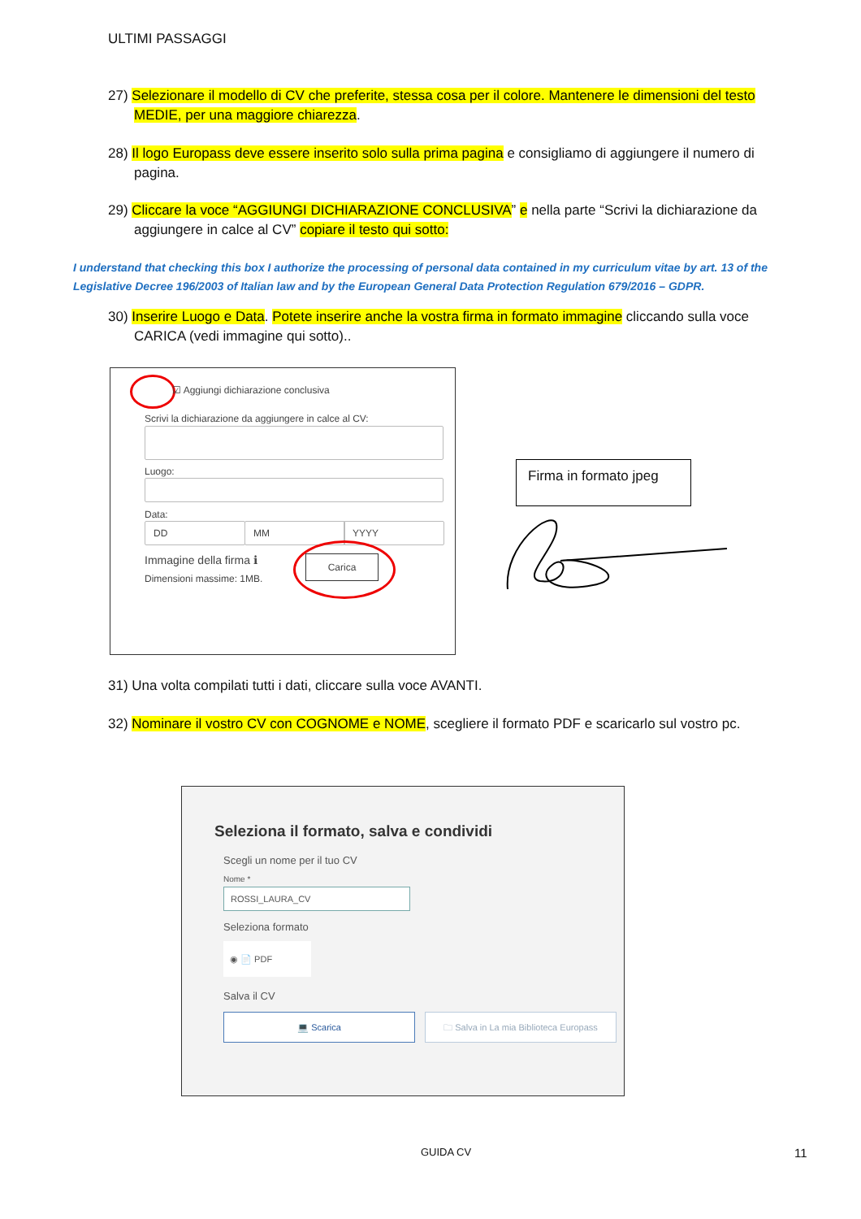ULTIMI PASSAGGI
27) Selezionare il modello di CV che preferite, stessa cosa per il colore. Mantenere le dimensioni del testo MEDIE, per una maggiore chiarezza.
28) Il logo Europass deve essere inserito solo sulla prima pagina e consigliamo di aggiungere il numero di pagina.
29) Cliccare la voce “AGGIUNGI DICHIARAZIONE CONCLUSIVA” e nella parte “Scrivi la dichiarazione da aggiungere in calce al CV” copiare il testo qui sotto:
I understand that checking this box I authorize the processing of personal data contained in my curriculum vitae by art. 13 of the Legislative Decree 196/2003 of Italian law and by the European General Data Protection Regulation 679/2016 – GDPR.
30) Inserire Luogo e Data. Potete inserire anche la vostra firma in formato immagine cliccando sulla voce CARICA (vedi immagine qui sotto)..
☑ Aggiungi dichiarazione conclusiva
Scrivi la dichiarazione da aggiungere in calce al CV:
Luogo:
Data:
DD MM YYYY
Immagine della firma ℹ
Dimensioni massime: 1MB.
Carica
Firma in formato jpeg
31) Una volta compilati tutti i dati, cliccare sulla voce AVANTI.
32) Nominare il vostro CV con COGNOME e NOME, scegliere il formato PDF e scaricarlo sul vostro pc.
Seleziona il formato, salva e condividi
Scegli un nome per il tuo CV
Nome *
ROSSI_LAURA_CV
Seleziona formato
◉ 📄 PDF
Salva il CV
💻 Scarica
🗀 Salva in La mia Biblioteca Europass
GUIDA CV 11